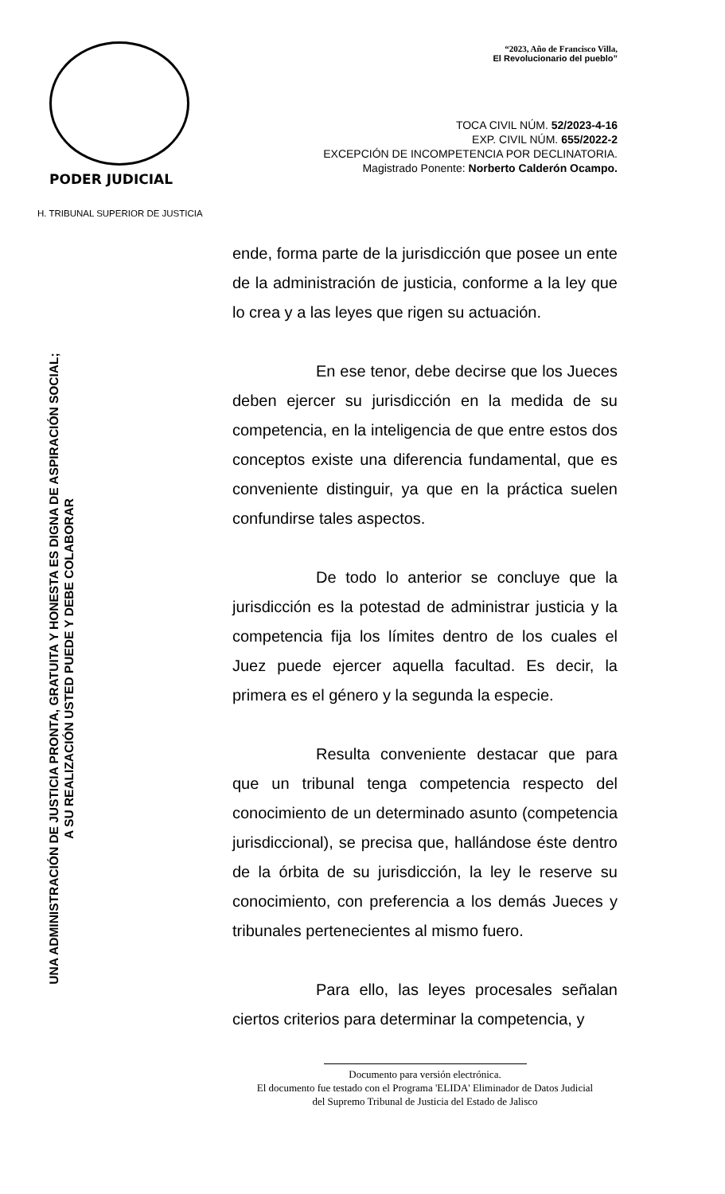PODER JUDICIAL
H. TRIBUNAL SUPERIOR DE JUSTICIA
“2023, Año de Francisco Villa,
El Revolucionario del pueblo”
TOCA CIVIL NÚM. 52/2023-4-16
EXP. CIVIL NÚM. 655/2022-2
EXCEPCIÓN DE INCOMPETENCIA POR DECLINATORIA.
Magistrado Ponente: Norberto Calderón Ocampo.
UNA ADMINISTRACIÓN DE JUSTICIA PRONTA, GRATUITA Y HONESTA ES DIGNA DE ASPIRACIÓN SOCIAL;
A SU REALIZACIÓN USTED PUEDE Y DEBE COLABORAR
ende, forma parte de la jurisdicción que posee un ente de la administración de justicia, conforme a la ley que lo crea y a las leyes que rigen su actuación.
En ese tenor, debe decirse que los Jueces deben ejercer su jurisdicción en la medida de su competencia, en la inteligencia de que entre estos dos conceptos existe una diferencia fundamental, que es conveniente distinguir, ya que en la práctica suelen confundirse tales aspectos.
De todo lo anterior se concluye que la jurisdicción es la potestad de administrar justicia y la competencia fija los límites dentro de los cuales el Juez puede ejercer aquella facultad. Es decir, la primera es el género y la segunda la especie.
Resulta conveniente destacar que para que un tribunal tenga competencia respecto del conocimiento de un determinado asunto (competencia jurisdiccional), se precisa que, hallándose éste dentro de la órbita de su jurisdicción, la ley le reserve su conocimiento, con preferencia a los demás Jueces y tribunales pertenecientes al mismo fuero.
Para ello, las leyes procesales señalan ciertos criterios para determinar la competencia, y
Documento para versión electrónica.
El documento fue testado con el Programa 'ELIDA' Eliminador de Datos Judicial
del Supremo Tribunal de Justicia del Estado de Jalisco